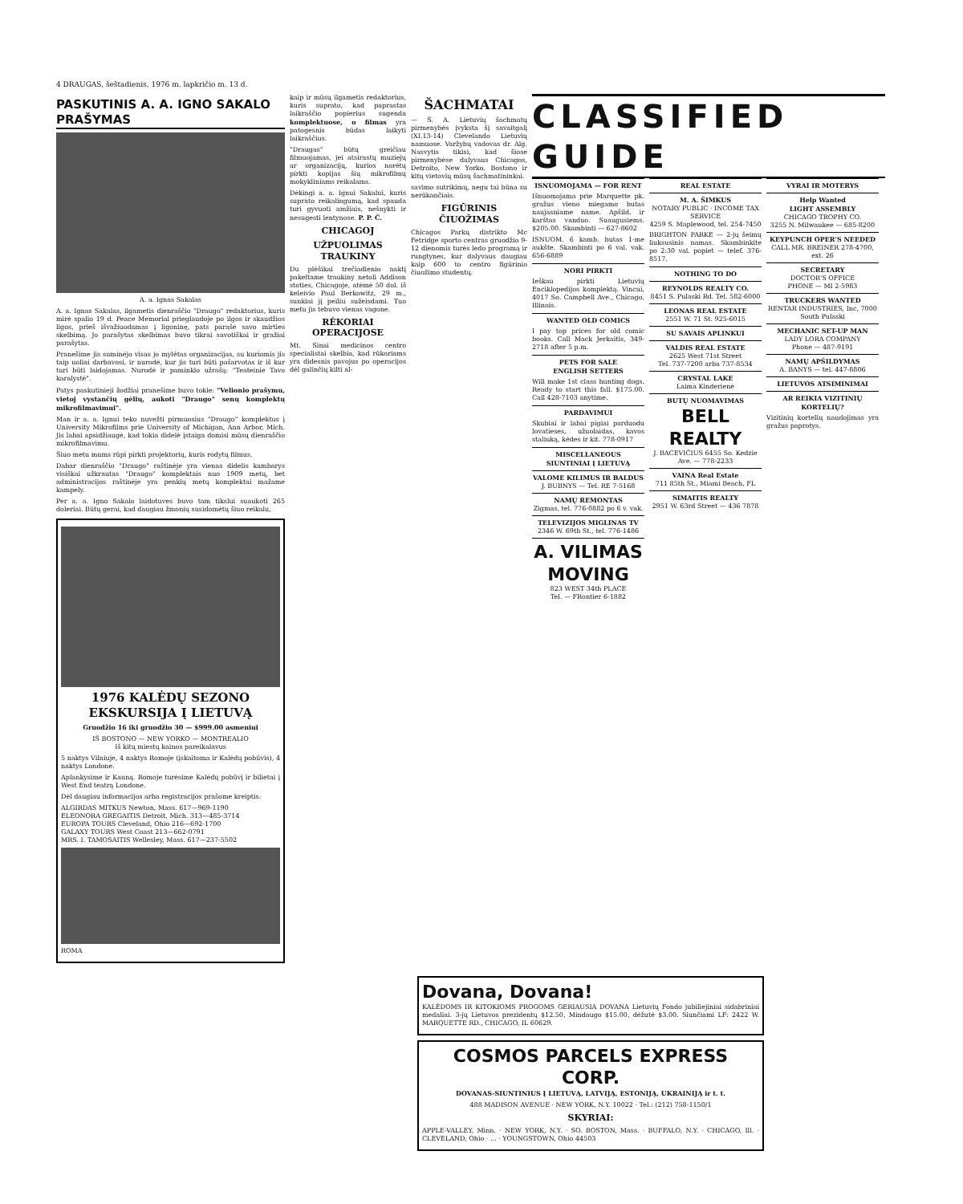4 DRAUGAS, šeštadienis, 1976 m. lapkričio m. 13 d.
PASKUTINIS A. A. IGNO SAKALO PRAŠYMAS
A. a. Ignas Sakalas
A. a. Ignas Sakalas, ilgametis dienraščio "Draugo" redaktorius, kuris mirė spalio 19 d. Peace Memorial prieglaudoje po ilgos ir skaudžios ligos, prieš išvažiuodamas į ligoninę, pats parašė savo mirties skelbimą. Jo parašytas skelbimas buvo tikrai savotiškai ir gražiai parašytas.
Pranešime jis suminėjo visas jo mylėtas organizacijas, su kuriomis jis taip uoliai darbavosi, ir nurodė, kur jis turi būti pašarvotas ir iš kur turi būti laidojamas. Nurodė ir paminklo užrašą: "Teateinie Tavo karalystė".
Patys paskutinieji žodžiai pranešime buvo tokie: "Velionio prašymu, vietoj vystančių gėlių, aukoti "Draugo" senų komplektų mikrofilmavimui".
Man ir a. a. Ignui teko nuvežti pirmuosius "Draugo" komplektus į University Mikrofilms prie University of Michigan, Ann Arbor, Mich. Jis labai apsidžiaugė, kad tokia didelė įstaiga domisi mūsų dienraščio mikrofilmavimu.
Šiuo metu mums rūpi pirkti projektorių, kuris rodytų filmus.
Dabar dienraščio "Draugo" raštinėje yra vienas didelis kambarys visiškai užkrautas "Draugo" komplektais nuo 1909 metų, bet administracijos raštinėje yra penkių metų komplektai mažame kampely.
Per a. a. Igno Sakalo laidotuves buvo tam tikslui suaukoti 265 doleriai. Būtų gerai, kad daugiau žmonių susidomėtų šiuo reikalu,
1976 KALĖDŲ SEZONO EKSKURSIJA Į LIETUVĄ
Gruodžio 16 iki gruodžio 30 — $999.00 asmeniui
IŠ BOSTONO — NEW YORKO — MONTREALIO
Iš kitų miestų kainos pareikalavus
5 naktys Vilniuje, 4 naktys Romoje (įskaitoma ir Kalėdų pobūvis), 4 naktys Londone.
Aplankysime ir Kauną. Romoje turėsime Kalėdų pobūvį ir bilietai į West End teatrą Londone.
Dėl daugiau informacijos arba registracijos prašome kreiptis:
ALGIRDAS MITKUS Newton, Mass. 617—969-1190
ELEONORA GREGAITIS Detroit, Mich. 313—485-3714
EUROPA TOURS Cleveland, Ohio 216—692-1700
GALAXY TOURS West Coast 213—662-0791
MRS. I. TAMOSAITIS Wellesley, Mass. 617—237-5502
ROMA
kaip ir mūsų ilgametis redaktorius, kuris suprato, kad paprastas laikraščio popierius sugenda komplektuose, o filmas yra patogesnis būdas laikyti laikraščius.
"Draugas" būtų greičiau filmuojamas, jei atsirastų muziejų ar organizacijų, kurios norėtų pirkti kopijas šių mikrofilmų mokykliniams reikalams.
Dėkingi a. a. Ignui Sakalui, kuris suprato reikalingumą, kad spauda turi gyvuoti amžiais, nešnykti ir nesugesti lentynose. P. P. Č.
CHICAGOJ
UŽPUOLIMAS TRAUKINY
Du plėšikai trečiadienio naktį pakeltame traukiny netoli Addison stoties, Chicagoje, atėmė 50 dol. iš keleivio Paul Berkowitz, 29 m., sunkiai jį peiliu sužeisdami. Tuo metu jis tebuvo vienas vagone.
RĖKORIAI OPERACIJOSE
Mt. Sinai medicinos centro specialistai skelbia, kad rūkoriams yra didesnis pavojus po operacijos dėl galinčių kilti al-
ŠACHMATAI
— Š. A. Lietuvių šachmatų pirmenybės įvyksta šį savaitgalį (XI.13-14) Clevelando Lietuvių namuose. Varžybų vadovas dr. Alg. Nasvytis tikisi, kad šiose pirmenybėse dalyvaus Chicagos, Detroito, New Yorko, Bostono ir kitų vietovių mūsų šachmatininkai.
savimo sutrikimų, negu tai būna su nerūkančiais.
FIGŪRINIS ČIUOŽIMAS
Chicagos Parkų distrikto Mc Fetridge sporto centras gruodžio 9-12 dienomis turės ledo programą ir rungtynes, kur dalyvaus daugiau kaip 600 to centro figūrinio čiuožimo studentų.
CLASSIFIED GUIDE
ISNUOMOJAMA — FOR RENT
Išnuomojama prie Marquette pk. gražus vieno miegamo butas naujasniame name. Apšild. ir karštas vanduo. Suaugusiems. $205.00. Skambinti — 627-8602
ISNUOM. 6 kamb. butas 1-me aukšte. Skambinti po 6 val. vak. 656-6889
NORI PIRKTI
Ieškau pirkti Lietuvių Enciklopedijos komplektą. Vincui, 4017 So. Campbell Ave., Chicago, Illinois.
WANTED OLD COMICS
I pay top prices for old comic books. Call Mack Jerkaitis, 349-2718 after 5 p.m.
PETS FOR SALE
ENGLISH SETTERS
Will make 1st class hunting dogs. Ready to start this fall. $175.00. Call 428-7103 anytime.
PARDAVIMUI
Skubiai ir labai pigiai parduodu lovatieses, užuolaidas, kavos staliuką, kėdes ir kit. 778-0917
MISCELLANEOUS
SIUNTINIAI Į LIETUVĄ
VALOME KILIMUS IR BALDUS
J. BUBNYS — Tel. RE 7-5168
NAMŲ REMONTAS
Zigmas, tel. 776-0882 po 6 v. vak.
TELEVIZIJOS MIGLINAS TV
2346 W. 69th St., tel. 776-1486
A. VILIMAS MOVING
823 WEST 34th PLACE
Tel. — FRontier 6-1882
REAL ESTATE
M. A. ŠIMKUS
NOTARY PUBLIC · INCOME TAX SERVICE
4259 S. Maplewood, tel. 254-7450
BRIGHTON PARKE — 2-jų šeimų liuksusinis namas. Skambinkite po 2:30 val. popiet — telef. 376-8517.
NOTHING TO DO
REYNOLDS REALTY CO.
8451 S. Pulaski Rd. Tel. 582-6000
LEONAS REAL ESTATE
2551 W. 71 St. 925-6015
SU SAVAIS APLINKUI
VALDIS REAL ESTATE
2625 West 71st Street
Tel. 737-7200 arba 737-8534
CRYSTAL LAKE
Laima Kinderienė
BUTŲ NUOMAVIMAS
BELL REALTY
J. BACEVIČIUS 6455 So. Kedzie Ave. — 778-2233
VAINA Real Estate
711 85th St., Miami Beach, FL
SIMAITIS REALTY
2951 W. 63rd Street — 436 7878
VYRAI IR MOTERYS
Help Wanted
LIGHT ASSEMBLY
CHICAGO TROPHY CO.
3255 N. Milwaukee — 685-8200
KEYPUNCH OPER'S NEEDED
CALL MR. BREINER 278-4700, ext. 26
SECRETARY
DOCTOR'S OFFICE
PHONE — MI 2-5983
TRUCKERS WANTED
RENTAR INDUSTRIES, Inc, 7000 South Pulaski
MECHANIC SET-UP MAN
LADY LORA COMPANY
Phone — 487-9191
NAMŲ APŠILDYMAS
A. BANYS — tel. 447-8806
LIETUVOS ATSIMINIMAI
AR REIKIA VIZITINIŲ KORTELIŲ?
Vizitinių kortelių naudojimas yra gražus paprotys.
Dovana, Dovana!
KALĖDOMS IR KITOKIOMS PROGOMS GERIAUSIA DOVANA Lietuvių Fondo jubiliejiniai sidabriniai medaliai. 3-jų Lietuvos prezidentų $12.50, Mindaugo $15.00, dėžutė $3.00. Siunčiami LF: 2422 W. MARQUETTE RD., CHICAGO, IL 60629.
COSMOS PARCELS EXPRESS CORP.
DOVANAS-SIUNTINIUS Į LIETUVĄ, LATVIJĄ, ESTONIJĄ, UKRAINIJĄ ir t. t.
488 MADISON AVENUE · NEW YORK, N.Y. 10022 · Tel.: (212) 758-1150/1
SKYRIAI:
APPLE-VALLEY, Minn. · NEW YORK, N.Y. · SO. BOSTON, Mass. · BUFFALO, N.Y. · CHICAGO, Ill. · CLEVELAND, Ohio · ... · YOUNGSTOWN, Ohio 44503